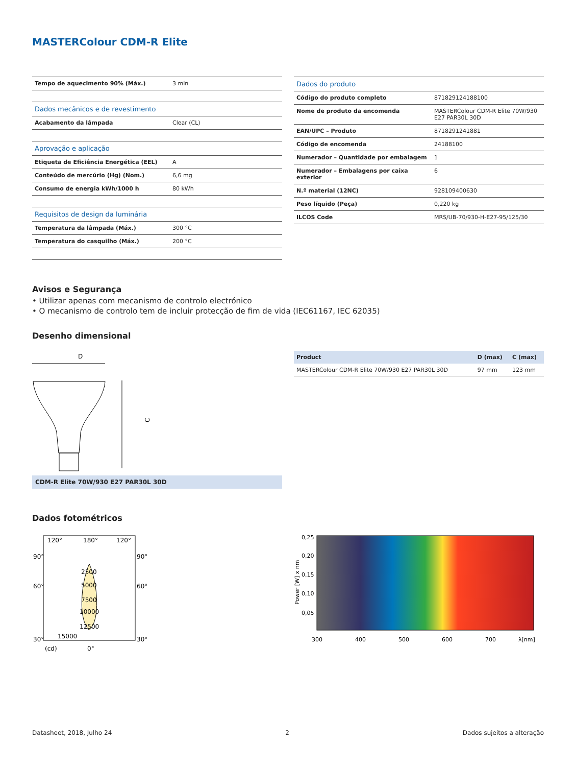MASTERColour CDM-R Elite
| Tempo de aquecimento 90% (Máx.) | 3 min |
| Dados mecânicos e de revestimento | |
| Acabamento da lâmpada | Clear (CL) |
| Aprovação e aplicação | |
| Etiqueta de Eficiência Energética (EEL) | A |
| Conteúdo de mercúrio (Hg) (Nom.) | 6,6 mg |
| Consumo de energia kWh/1000 h | 80 kWh |
| Requisitos de design da luminária | |
| Temperatura da lâmpada (Máx.) | 300 °C |
| Temperatura do casquilho (Máx.) | 200 °C |
| Dados do produto | |
| Código do produto completo | 871829124188100 |
| Nome de produto da encomenda | MASTERColour CDM-R Elite 70W/930 E27 PAR30L 30D |
| EAN/UPC – Produto | 8718291241881 |
| Código de encomenda | 24188100 |
| Numerador – Quantidade por embalagem | 1 |
| Numerador – Embalagens por caixa exterior | 6 |
| N.º material (12NC) | 928109400630 |
| Peso líquido (Peça) | 0,220 kg |
| ILCOS Code | MRS/UB-70/930-H-E27-95/125/30 |
Avisos e Segurança
• Utilizar apenas com mecanismo de controlo electrónico
• O mecanismo de controlo tem de incluir protecção de fim de vida (IEC61167, IEC 62035)
Desenho dimensional
D
C
CDM-R Elite 70W/930 E27 PAR30L 30D
| Product | D (max) | C (max) |
| --- | --- | --- |
| MASTERColour CDM-R Elite 70W/930 E27 PAR30L 30D | 97 mm | 123 mm |
Dados fotométricos
120°
180°
120°
90°
90°
60°
60°
2500
5000
7500
10000
12500
15000
30°
30°
(cd)
0°
0,25
0,20
0,15
0,10
0,05
300
400
500
600
700
λ[nm]
Power [W] x nm
Datasheet, 2018, Julho 24 2 Dados sujeitos a alteração